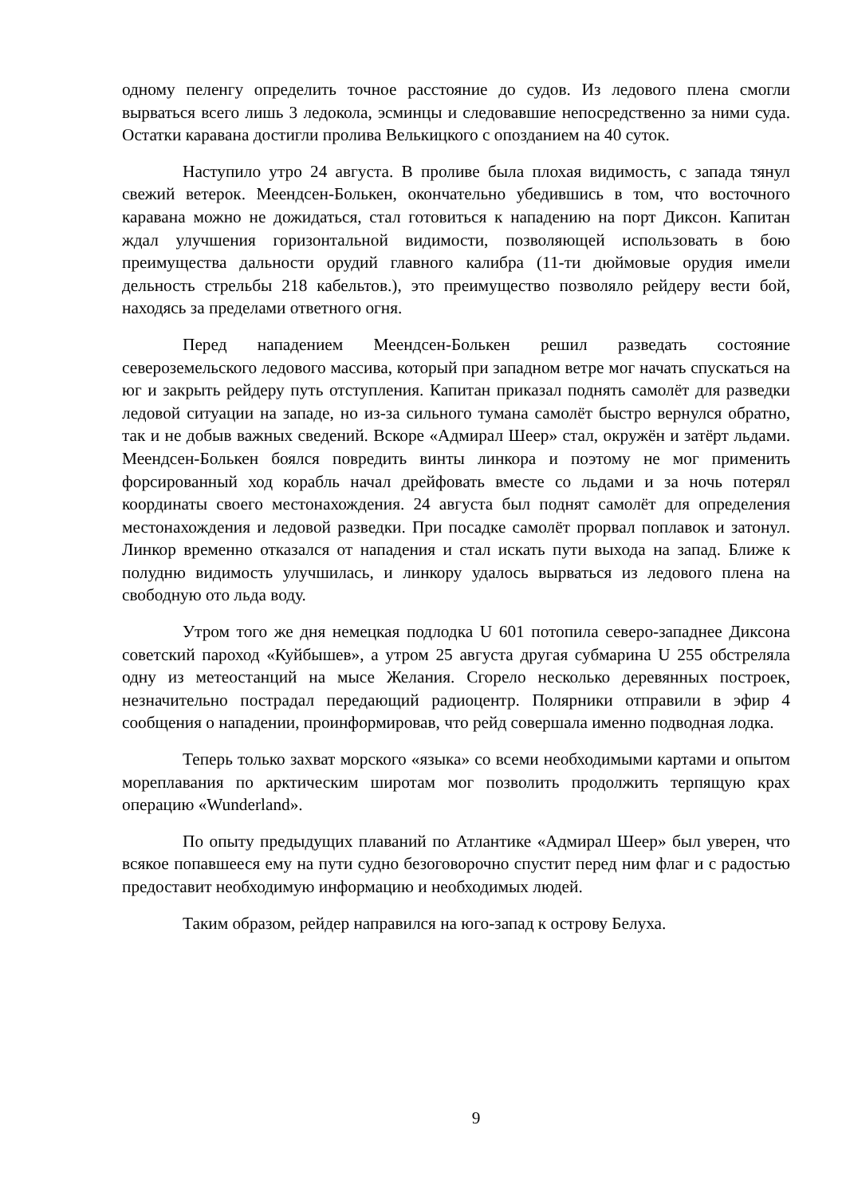одному пеленгу определить точное расстояние до судов. Из ледового плена смогли вырваться всего лишь 3 ледокола, эсминцы и следовавшие непосредственно за ними суда. Остатки каравана достигли пролива Велькицкого с опозданием на 40 суток.
Наступило утро 24 августа. В проливе была плохая видимость, с запада тянул свежий ветерок. Меендсен-Болькен, окончательно убедившись в том, что восточного каравана можно не дожидаться, стал готовиться к нападению на порт Диксон. Капитан ждал улучшения горизонтальной видимости, позволяющей использовать в бою преимущества дальности орудий главного калибра (11-ти дюймовые орудия имели дельность стрельбы 218 кабельтов.), это преимущество позволяло рейдеру вести бой, находясь за пределами ответного огня.
Перед нападением Меендсен-Болькен решил разведать состояние североземельского ледового массива, который при западном ветре мог начать спускаться на юг и закрыть рейдеру путь отступления. Капитан приказал поднять самолёт для разведки ледовой ситуации на западе, но из-за сильного тумана самолёт быстро вернулся обратно, так и не добыв важных сведений. Вскоре «Адмирал Шеер» стал, окружён и затёрт льдами. Меендсен-Болькен боялся повредить винты линкора и поэтому не мог применить форсированный ход корабль начал дрейфовать вместе со льдами и за ночь потерял координаты своего местонахождения. 24 августа был поднят самолёт для определения местонахождения и ледовой разведки. При посадке самолёт прорвал поплавок и затонул. Линкор временно отказался от нападения и стал искать пути выхода на запад. Ближе к полудню видимость улучшилась, и линкору удалось вырваться из ледового плена на свободную ото льда воду.
Утром того же дня немецкая подлодка U 601 потопила северо-западнее Диксона советский пароход «Куйбышев», а утром 25 августа другая субмарина U 255 обстреляла одну из метеостанций на мысе Желания. Сгорело несколько деревянных построек, незначительно пострадал передающий радиоцентр. Полярники отправили в эфир 4 сообщения о нападении, проинформировав, что рейд совершала именно подводная лодка.
Теперь только захват морского «языка» со всеми необходимыми картами и опытом мореплавания по арктическим широтам мог позволить продолжить терпящую крах операцию «Wunderland».
По опыту предыдущих плаваний по Атлантике «Адмирал Шеер» был уверен, что всякое попавшееся ему на пути судно безоговорочно спустит перед ним флаг и с радостью предоставит необходимую информацию и необходимых людей.
Таким образом, рейдер направился на юго-запад к острову Белуха.
9